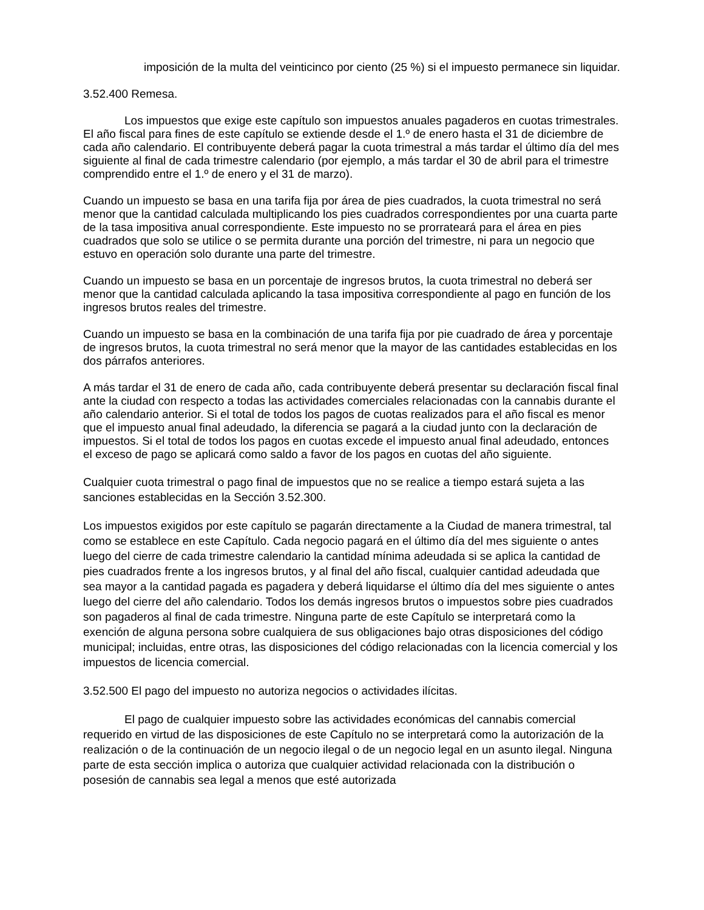imposición de la multa del veinticinco por ciento (25 %) si el impuesto permanece sin liquidar.
3.52.400 Remesa.
Los impuestos que exige este capítulo son impuestos anuales pagaderos en cuotas trimestrales. El año fiscal para fines de este capítulo se extiende desde el 1.º de enero hasta el 31 de diciembre de cada año calendario. El contribuyente deberá pagar la cuota trimestral a más tardar el último día del mes siguiente al final de cada trimestre calendario (por ejemplo, a más tardar el 30 de abril para el trimestre comprendido entre el 1.º de enero y el 31 de marzo).
Cuando un impuesto se basa en una tarifa fija por área de pies cuadrados, la cuota trimestral no será menor que la cantidad calculada multiplicando los pies cuadrados correspondientes por una cuarta parte de la tasa impositiva anual correspondiente. Este impuesto no se prorrateará para el área en pies cuadrados que solo se utilice o se permita durante una porción del trimestre, ni para un negocio que estuvo en operación solo durante una parte del trimestre.
Cuando un impuesto se basa en un porcentaje de ingresos brutos, la cuota trimestral no deberá ser menor que la cantidad calculada aplicando la tasa impositiva correspondiente al pago en función de los ingresos brutos reales del trimestre.
Cuando un impuesto se basa en la combinación de una tarifa fija por pie cuadrado de área y porcentaje de ingresos brutos, la cuota trimestral no será menor que la mayor de las cantidades establecidas en los dos párrafos anteriores.
A más tardar el 31 de enero de cada año, cada contribuyente deberá presentar su declaración fiscal final ante la ciudad con respecto a todas las actividades comerciales relacionadas con la cannabis durante el año calendario anterior. Si el total de todos los pagos de cuotas realizados para el año fiscal es menor que el impuesto anual final adeudado, la diferencia se pagará a la ciudad junto con la declaración de impuestos. Si el total de todos los pagos en cuotas excede el impuesto anual final adeudado, entonces el exceso de pago se aplicará como saldo a favor de los pagos en cuotas del año siguiente.
Cualquier cuota trimestral o pago final de impuestos que no se realice a tiempo estará sujeta a las sanciones establecidas en la Sección 3.52.300.
Los impuestos exigidos por este capítulo se pagarán directamente a la Ciudad de manera trimestral, tal como se establece en este Capítulo. Cada negocio pagará en el último día del mes siguiente o antes luego del cierre de cada trimestre calendario la cantidad mínima adeudada si se aplica la cantidad de pies cuadrados frente a los ingresos brutos, y al final del año fiscal, cualquier cantidad adeudada que sea mayor a la cantidad pagada es pagadera y deberá liquidarse el último día del mes siguiente o antes luego del cierre del año calendario. Todos los demás ingresos brutos o impuestos sobre pies cuadrados son pagaderos al final de cada trimestre. Ninguna parte de este Capítulo se interpretará como la exención de alguna persona sobre cualquiera de sus obligaciones bajo otras disposiciones del código municipal; incluidas, entre otras, las disposiciones del código relacionadas con la licencia comercial y los impuestos de licencia comercial.
3.52.500 El pago del impuesto no autoriza negocios o actividades ilícitas.
El pago de cualquier impuesto sobre las actividades económicas del cannabis comercial requerido en virtud de las disposiciones de este Capítulo no se interpretará como la autorización de la realización o de la continuación de un negocio ilegal o de un negocio legal en un asunto ilegal. Ninguna parte de esta sección implica o autoriza que cualquier actividad relacionada con la distribución o posesión de cannabis sea legal a menos que esté autorizada